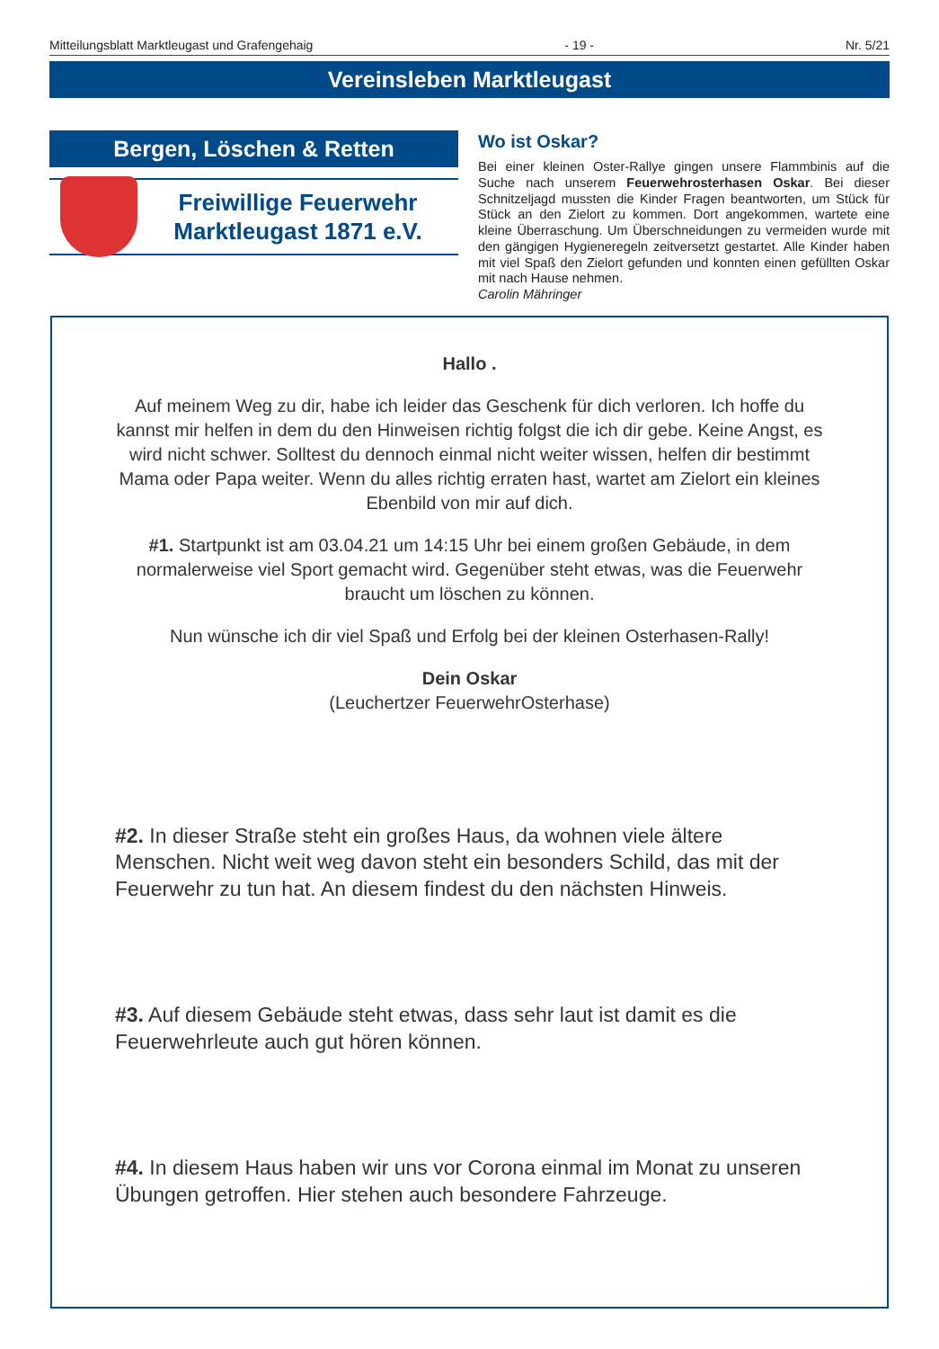Mitteilungsblatt Marktleugast und Grafengehaig - 19 - Nr. 5/21
Vereinsleben Marktleugast
Bergen, Löschen & Retten
Freiwillige Feuerwehr
Marktleugast 1871 e.V.
Wo ist Oskar?
Bei einer kleinen Oster-Rallye gingen unsere Flammbinis auf die Suche nach unserem Feuerwehrosterhasen Oskar. Bei dieser Schnitzeljagd mussten die Kinder Fragen beantworten, um Stück für Stück an den Zielort zu kommen. Dort angekommen, wartete eine kleine Überraschung. Um Überschneidungen zu vermeiden wurde mit den gängigen Hygieneregeln zeitversetzt gestartet. Alle Kinder haben mit viel Spaß den Zielort gefunden und konnten einen gefüllten Oskar mit nach Hause nehmen.
Carolin Mähringer
Hallo .
Auf meinem Weg zu dir, habe ich leider das Geschenk für dich verloren. Ich hoffe du kannst mir helfen in dem du den Hinweisen richtig folgst die ich dir gebe. Keine Angst, es wird nicht schwer. Solltest du dennoch einmal nicht weiter wissen, helfen dir bestimmt Mama oder Papa weiter. Wenn du alles richtig erraten hast, wartet am Zielort ein kleines Ebenbild von mir auf dich.
#1. Startpunkt ist am 03.04.21 um 14:15 Uhr bei einem großen Gebäude, in dem normalerweise viel Sport gemacht wird. Gegenüber steht etwas, was die Feuerwehr braucht um löschen zu können.
Nun wünsche ich dir viel Spaß und Erfolg bei der kleinen Osterhasen-Rally!
Dein Oskar
(Leuchertzer FeuerwehrOsterhase)
#2. In dieser Straße steht ein großes Haus, da wohnen viele ältere Menschen. Nicht weit weg davon steht ein besonders Schild, das mit der Feuerwehr zu tun hat. An diesem findest du den nächsten Hinweis.
#3. Auf diesem Gebäude steht etwas, dass sehr laut ist damit es die Feuerwehrleute auch gut hören können.
#4. In diesem Haus haben wir uns vor Corona einmal im Monat zu unseren Übungen getroffen. Hier stehen auch besondere Fahrzeuge.